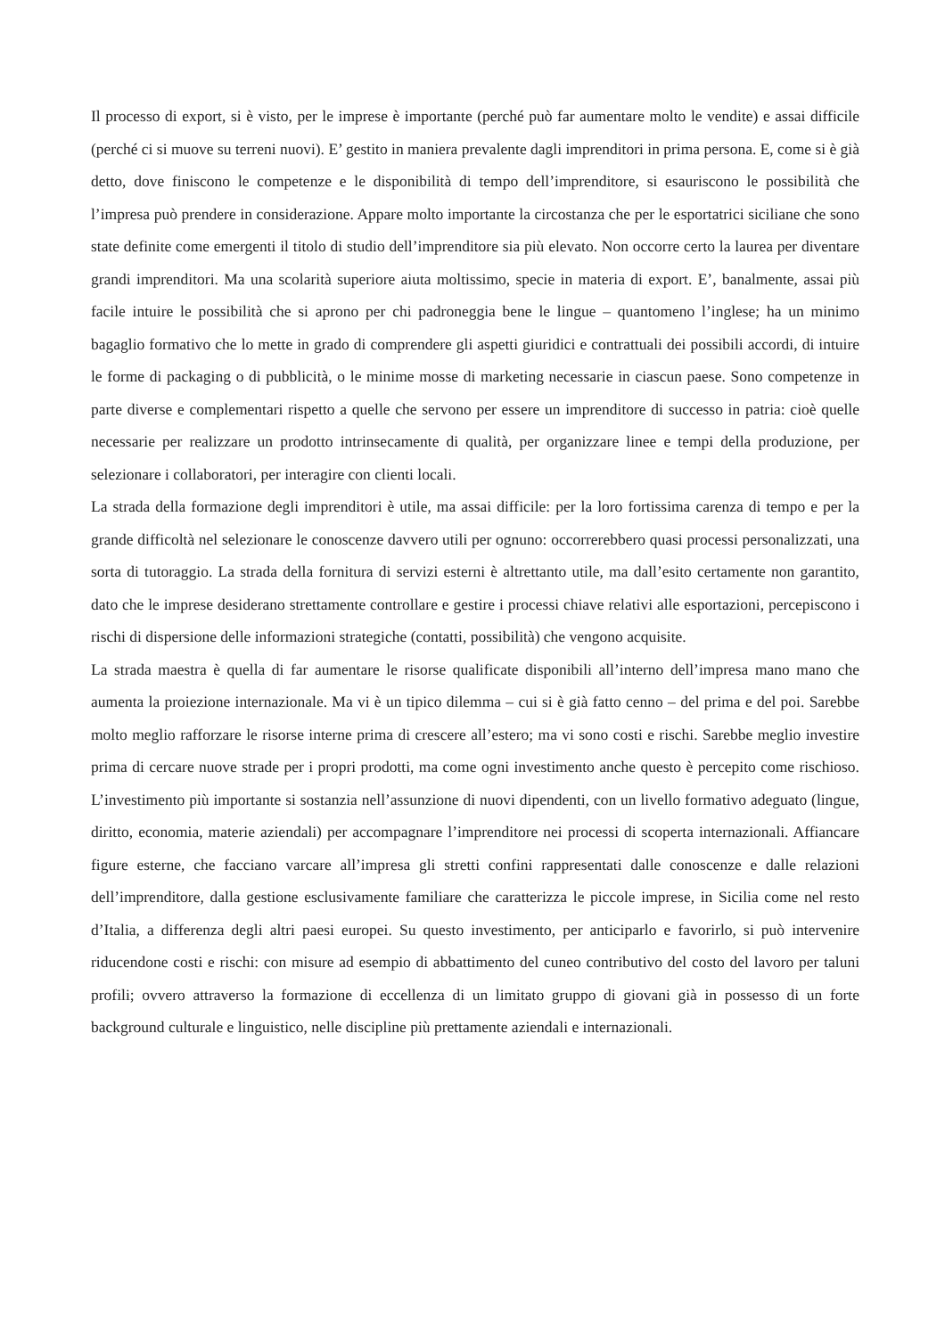Il processo di export, si è visto, per le imprese è importante (perché può far aumentare molto le vendite) e assai difficile (perché ci si muove su terreni nuovi). E’ gestito in maniera prevalente dagli imprenditori in prima persona. E, come si è già detto, dove finiscono le competenze e le disponibilità di tempo dell’imprenditore, si esauriscono le possibilità che l’impresa può prendere in considerazione. Appare molto importante la circostanza che per le esportatrici siciliane che sono state definite come emergenti il titolo di studio dell’imprenditore sia più elevato. Non occorre certo la laurea per diventare grandi imprenditori. Ma una scolarità superiore aiuta moltissimo, specie in materia di export. E’, banalmente, assai più facile intuire le possibilità che si aprono per chi padroneggia bene le lingue – quantomeno l’inglese; ha un minimo bagaglio formativo che lo mette in grado di comprendere gli aspetti giuridici e contrattuali dei possibili accordi, di intuire le forme di packaging o di pubblicità, o le minime mosse di marketing necessarie in ciascun paese. Sono competenze in parte diverse e complementari rispetto a quelle che servono per essere un imprenditore di successo in patria: cioè quelle necessarie per realizzare un prodotto intrinsecamente di qualità, per organizzare linee e tempi della produzione, per selezionare i collaboratori, per interagire con clienti locali.
La strada della formazione degli imprenditori è utile, ma assai difficile: per la loro fortissima carenza di tempo e per la grande difficoltà nel selezionare le conoscenze davvero utili per ognuno: occorrerebbero quasi processi personalizzati, una sorta di tutoraggio. La strada della fornitura di servizi esterni è altrettanto utile, ma dall’esito certamente non garantito, dato che le imprese desiderano strettamente controllare e gestire i processi chiave relativi alle esportazioni, percepiscono i rischi di dispersione delle informazioni strategiche (contatti, possibilità) che vengono acquisite.
La strada maestra è quella di far aumentare le risorse qualificate disponibili all’interno dell’impresa mano mano che aumenta la proiezione internazionale. Ma vi è un tipico dilemma – cui si è già fatto cenno – del prima e del poi. Sarebbe molto meglio rafforzare le risorse interne prima di crescere all’estero; ma vi sono costi e rischi. Sarebbe meglio investire prima di cercare nuove strade per i propri prodotti, ma come ogni investimento anche questo è percepito come rischioso. L’investimento più importante si sostanzia nell’assunzione di nuovi dipendenti, con un livello formativo adeguato (lingue, diritto, economia, materie aziendali) per accompagnare l’imprenditore nei processi di scoperta internazionali. Affiancare figure esterne, che facciano varcare all’impresa gli stretti confini rappresentati dalle conoscenze e dalle relazioni dell’imprenditore, dalla gestione esclusivamente familiare che caratterizza le piccole imprese, in Sicilia come nel resto d’Italia, a differenza degli altri paesi europei. Su questo investimento, per anticiparlo e favorirlo, si può intervenire riducendone costi e rischi: con misure ad esempio di abbattimento del cuneo contributivo del costo del lavoro per taluni profili; ovvero attraverso la formazione di eccellenza di un limitato gruppo di giovani già in possesso di un forte background culturale e linguistico, nelle discipline più prettamente aziendali e internazionali.